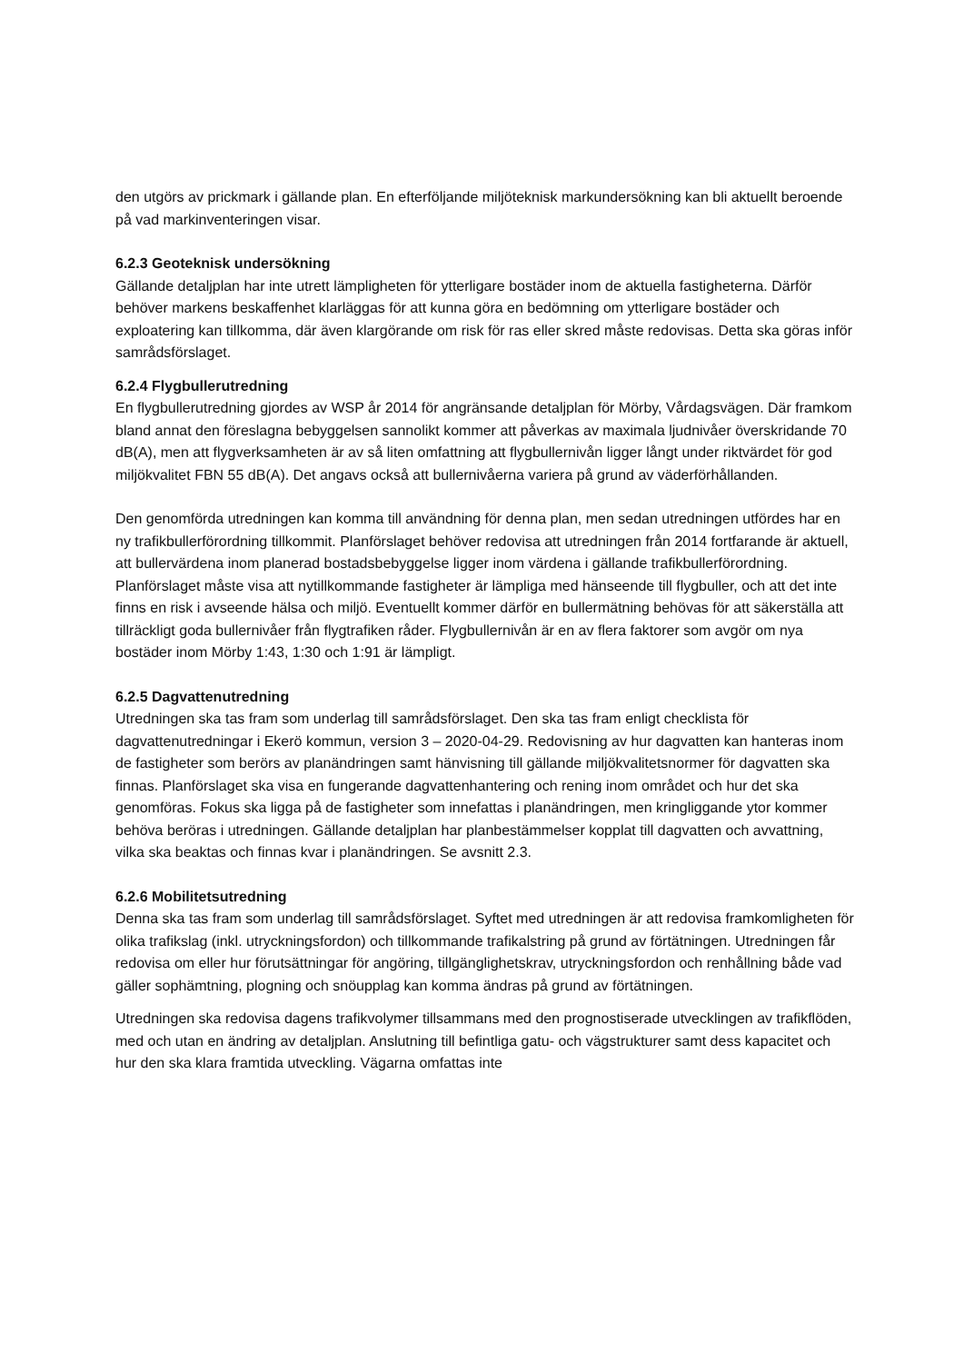den utgörs av prickmark i gällande plan. En efterföljande miljöteknisk markundersökning kan bli aktuellt beroende på vad markinventeringen visar.
6.2.3 Geoteknisk undersökning
Gällande detaljplan har inte utrett lämpligheten för ytterligare bostäder inom de aktuella fastigheterna. Därför behöver markens beskaffenhet klarläggas för att kunna göra en bedömning om ytterligare bostäder och exploatering kan tillkomma, där även klargörande om risk för ras eller skred måste redovisas. Detta ska göras inför samrådsförslaget.
6.2.4 Flygbullerutredning
En flygbullerutredning gjordes av WSP år 2014 för angränsande detaljplan för Mörby, Vårdagsvägen. Där framkom bland annat den föreslagna bebyggelsen sannolikt kommer att påverkas av maximala ljudnivåer överskridande 70 dB(A), men att flygverksamheten är av så liten omfattning att flygbullernivån ligger långt under riktvärdet för god miljökvalitet FBN 55 dB(A). Det angavs också att bullernivåerna variera på grund av väderförhållanden.
Den genomförda utredningen kan komma till användning för denna plan, men sedan utredningen utfördes har en ny trafikbullerförordning tillkommit. Planförslaget behöver redovisa att utredningen från 2014 fortfarande är aktuell, att bullervärdena inom planerad bostadsbebyggelse ligger inom värdena i gällande trafikbullerförordning. Planförslaget måste visa att nytillkommande fastigheter är lämpliga med hänseende till flygbuller, och att det inte finns en risk i avseende hälsa och miljö. Eventuellt kommer därför en bullermätning behövas för att säkerställa att tillräckligt goda bullernivåer från flygtrafiken råder. Flygbullernivån är en av flera faktorer som avgör om nya bostäder inom Mörby 1:43, 1:30 och 1:91 är lämpligt.
6.2.5 Dagvattenutredning
Utredningen ska tas fram som underlag till samrådsförslaget. Den ska tas fram enligt checklista för dagvattenutredningar i Ekerö kommun, version 3 – 2020-04-29. Redovisning av hur dagvatten kan hanteras inom de fastigheter som berörs av planändringen samt hänvisning till gällande miljökvalitetsnormer för dagvatten ska finnas. Planförslaget ska visa en fungerande dagvattenhantering och rening inom området och hur det ska genomföras. Fokus ska ligga på de fastigheter som innefattas i planändringen, men kringliggande ytor kommer behöva beröras i utredningen. Gällande detaljplan har planbestämmelser kopplat till dagvatten och avvattning, vilka ska beaktas och finnas kvar i planändringen. Se avsnitt 2.3.
6.2.6 Mobilitetsutredning
Denna ska tas fram som underlag till samrådsförslaget. Syftet med utredningen är att redovisa framkomligheten för olika trafikslag (inkl. utryckningsfordon) och tillkommande trafikalstring på grund av förtätningen. Utredningen får redovisa om eller hur förutsättningar för angöring, tillgänglighetskrav, utryckningsfordon och renhållning både vad gäller sophämtning, plogning och snöupplag kan komma ändras på grund av förtätningen.
Utredningen ska redovisa dagens trafikvolymer tillsammans med den prognostiserade utvecklingen av trafikflöden, med och utan en ändring av detaljplan. Anslutning till befintliga gatu- och vägstrukturer samt dess kapacitet och hur den ska klara framtida utveckling. Vägarna omfattas inte